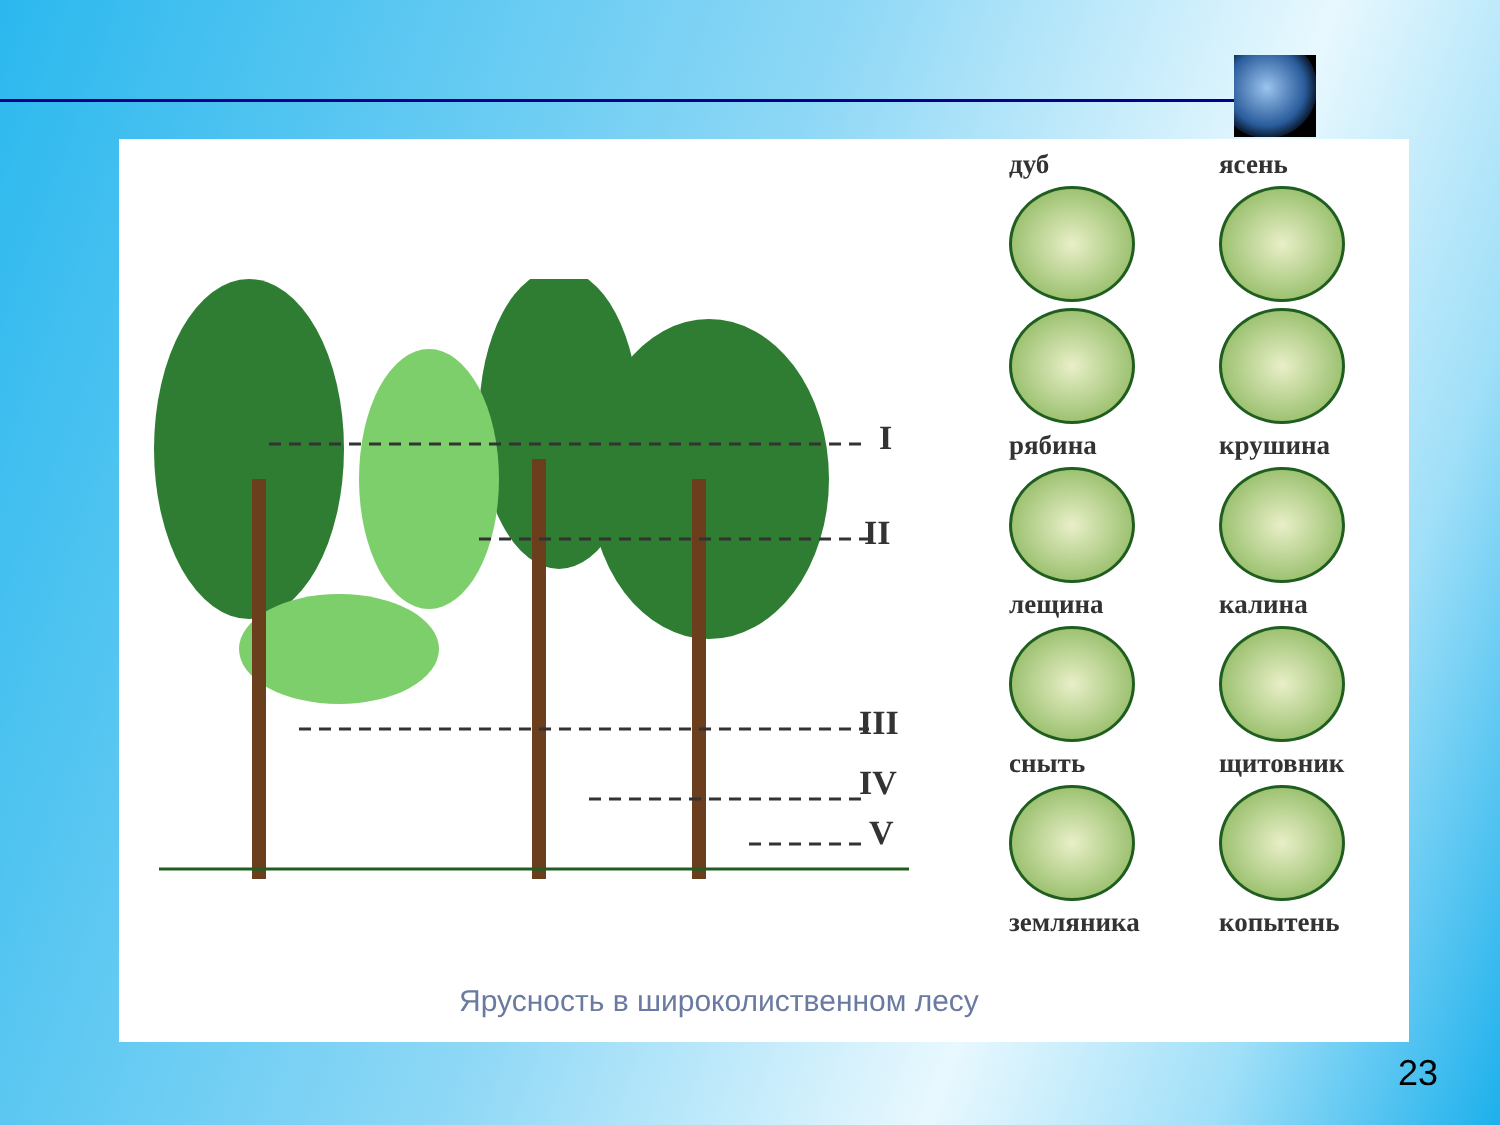I
II
III
IV
V
дуб
ясень
рябина
крушина
лещина
калина
сныть
щитовник
земляника
копытень
Ярусность в широколиственном лесу
23